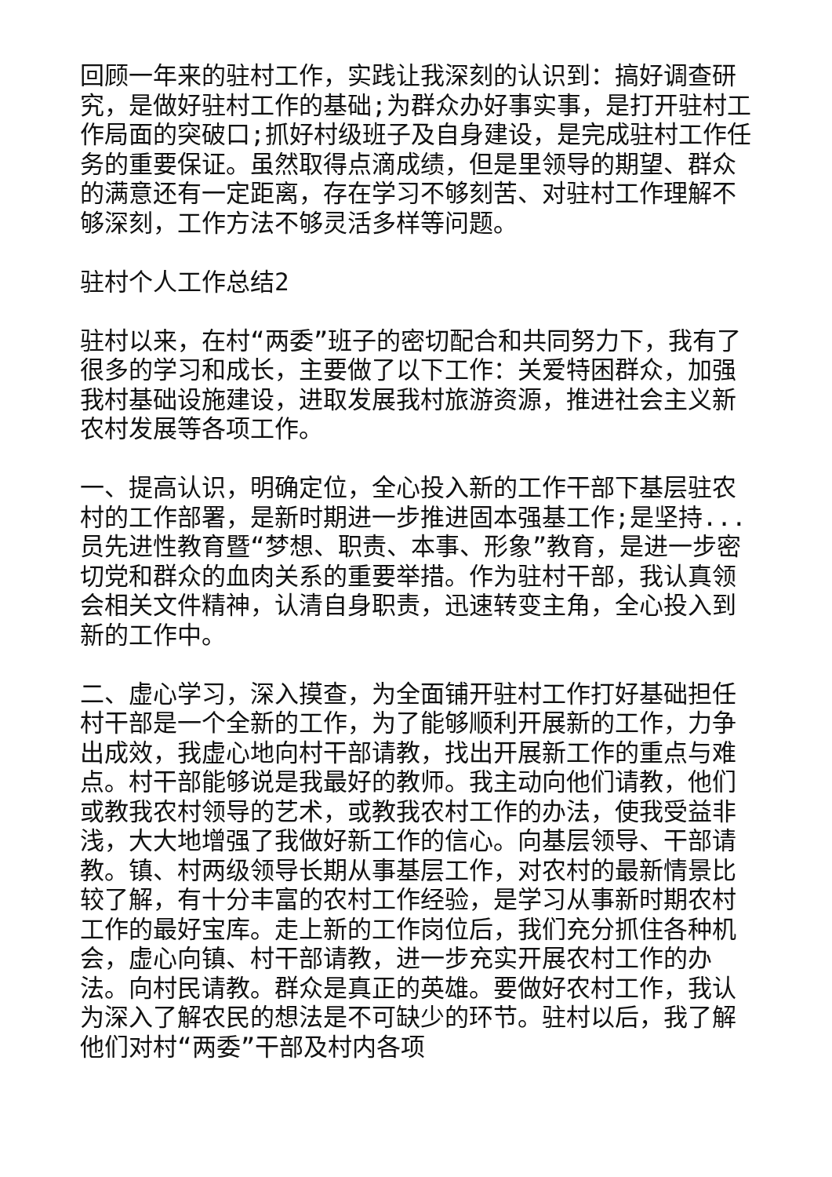回顾一年来的驻村工作，实践让我深刻的认识到：搞好调查研究，是做好驻村工作的基础;为群众办好事实事，是打开驻村工作局面的突破口;抓好村级班子及自身建设，是完成驻村工作任务的重要保证。虽然取得点滴成绩，但是里领导的期望、群众的满意还有一定距离，存在学习不够刻苦、对驻村工作理解不够深刻，工作方法不够灵活多样等问题。
驻村个人工作总结2
驻村以来，在村“两委”班子的密切配合和共同努力下，我有了很多的学习和成长，主要做了以下工作：关爱特困群众，加强我村基础设施建设，进取发展我村旅游资源，推进社会主义新农村发展等各项工作。
一、提高认识，明确定位，全心投入新的工作干部下基层驻农村的工作部署，是新时期进一步推进固本强基工作;是坚持...员先进性教育暨“梦想、职责、本事、形象”教育，是进一步密切党和群众的血肉关系的重要举措。作为驻村干部，我认真领会相关文件精神，认清自身职责，迅速转变主角，全心投入到新的工作中。
二、虚心学习，深入摸查，为全面铺开驻村工作打好基础担任村干部是一个全新的工作，为了能够顺利开展新的工作，力争出成效，我虚心地向村干部请教，找出开展新工作的重点与难点。村干部能够说是我最好的教师。我主动向他们请教，他们或教我农村领导的艺术，或教我农村工作的办法，使我受益非浅，大大地增强了我做好新工作的信心。向基层领导、干部请教。镇、村两级领导长期从事基层工作，对农村的最新情景比较了解，有十分丰富的农村工作经验，是学习从事新时期农村工作的最好宝库。走上新的工作岗位后，我们充分抓住各种机会，虚心向镇、村干部请教，进一步充实开展农村工作的办法。向村民请教。群众是真正的英雄。要做好农村工作，我认为深入了解农民的想法是不可缺少的环节。驻村以后，我了解他们对村“两委”干部及村内各项